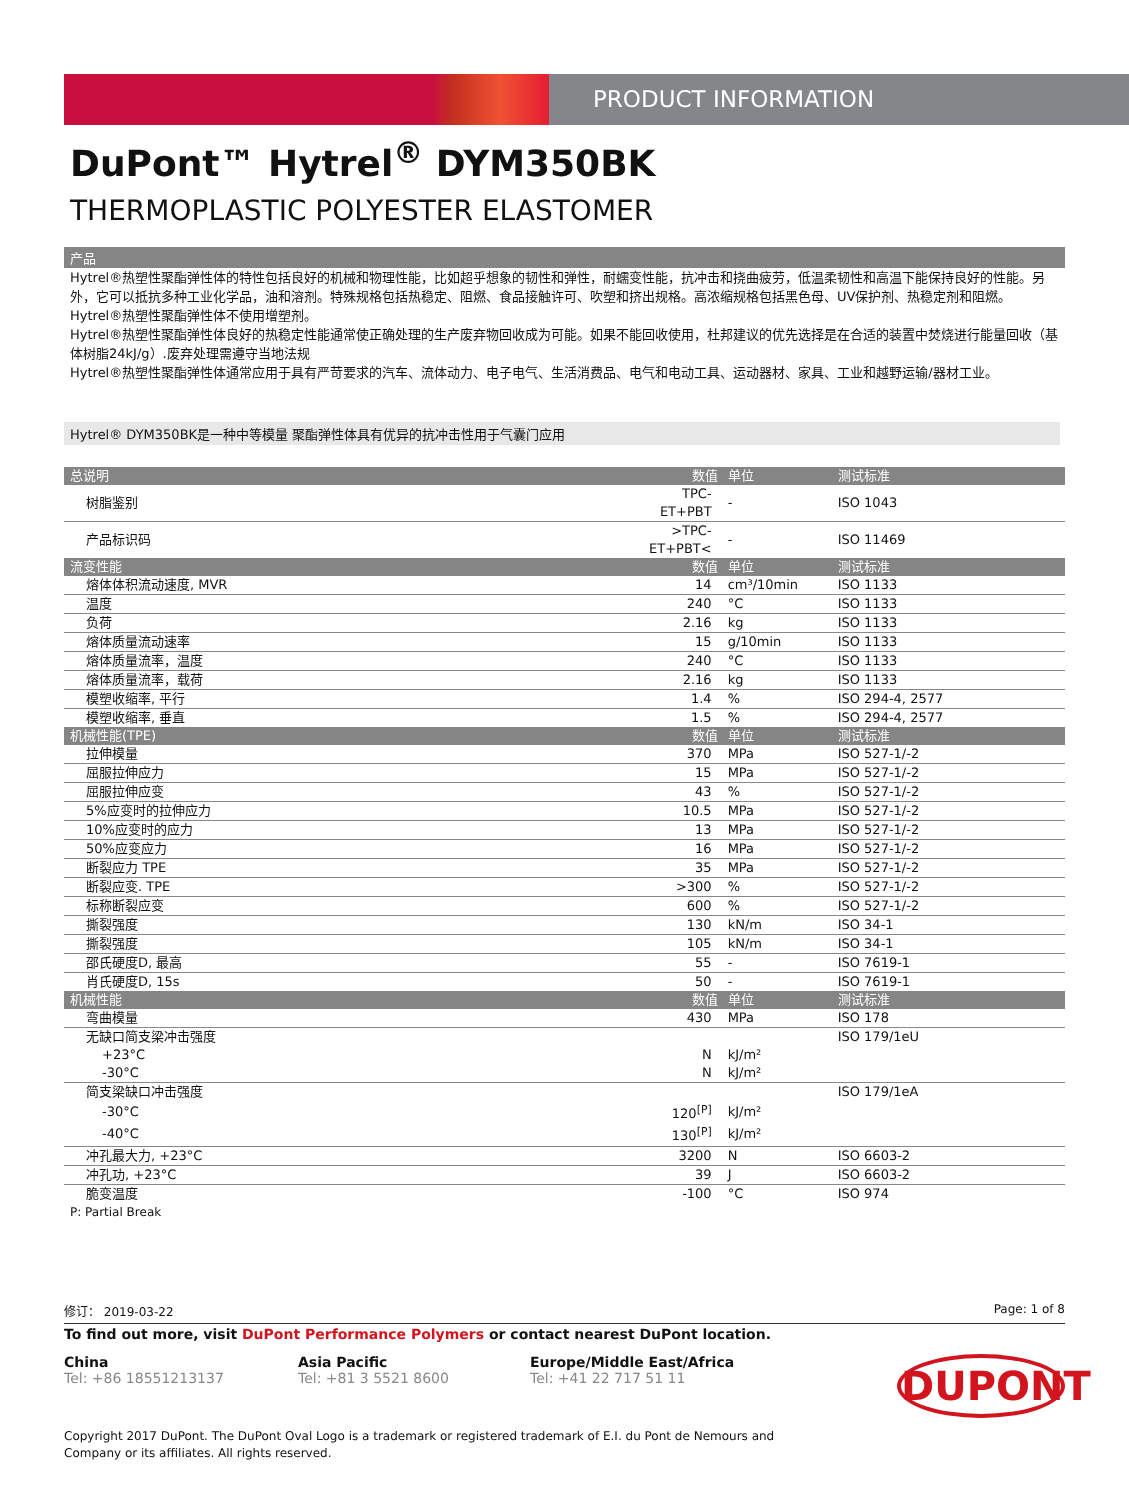PRODUCT INFORMATION
DuPont™ Hytrel<sup>®</sup> DYM350BK
THERMOPLASTIC POLYESTER ELASTOMER
产品
Hytrel®热塑性聚酯弹性体的特性包括良好的机械和物理性能，比如超乎想象的韧性和弹性，耐蠕变性能，抗冲击和挠曲疲劳，低温柔韧性和高温下能保持良好的性能。另外，它可以抵抗多种工业化学品，油和溶剂。特殊规格包括热稳定、阻燃、食品接触许可、吹塑和挤出规格。高浓缩规格包括黑色母、UV保护剂、热稳定剂和阻燃。
Hytrel®热塑性聚酯弹性体不使用增塑剂。
Hytrel®热塑性聚酯弹性体良好的热稳定性能通常使正确处理的生产废弃物回收成为可能。如果不能回收使用，杜邦建议的优先选择是在合适的装置中焚烧进行能量回收（基体树脂24kJ/g）.废弃处理需遵守当地法规
Hytrel®热塑性聚酯弹性体通常应用于具有严苛要求的汽车、流体动力、电子电气、生活消费品、电气和电动工具、运动器材、家具、工业和越野运输/器材工业。
Hytrel® DYM350BK是一种中等模量 聚酯弹性体具有优异的抗冲击性用于气囊门应用
| 总说明 | 数值 | 单位 | 测试标准 |
| --- | --- | --- | --- |
| 树脂鉴别 | TPC-ET+PBT | - | ISO 1043 |
| 产品标识码 | >TPC-ET+PBT< | - | ISO 11469 |
| 流变性能 | 数值 | 单位 | 测试标准 |
| 熔体体积流动速度, MVR | 14 | cm³/10min | ISO 1133 |
| 温度 | 240 | °C | ISO 1133 |
| 负荷 | 2.16 | kg | ISO 1133 |
| 熔体质量流动速率 | 15 | g/10min | ISO 1133 |
| 熔体质量流率，温度 | 240 | °C | ISO 1133 |
| 熔体质量流率，载荷 | 2.16 | kg | ISO 1133 |
| 模塑收缩率, 平行 | 1.4 | % | ISO 294-4, 2577 |
| 模塑收缩率, 垂直 | 1.5 | % | ISO 294-4, 2577 |
| 机械性能(TPE) | 数值 | 单位 | 测试标准 |
| 拉伸模量 | 370 | MPa | ISO 527-1/-2 |
| 屈服拉伸应力 | 15 | MPa | ISO 527-1/-2 |
| 屈服拉伸应变 | 43 | % | ISO 527-1/-2 |
| 5%应变时的拉伸应力 | 10.5 | MPa | ISO 527-1/-2 |
| 10%应变时的应力 | 13 | MPa | ISO 527-1/-2 |
| 50%应变应力 | 16 | MPa | ISO 527-1/-2 |
| 断裂应力 TPE | 35 | MPa | ISO 527-1/-2 |
| 断裂应变. TPE | >300 | % | ISO 527-1/-2 |
| 标称断裂应变 | 600 | % | ISO 527-1/-2 |
| 撕裂强度 | 130 | kN/m | ISO 34-1 |
| 撕裂强度 | 105 | kN/m | ISO 34-1 |
| 邵氏硬度D, 最高 | 55 | - | ISO 7619-1 |
| 肖氏硬度D, 15s | 50 | - | ISO 7619-1 |
| 机械性能 | 数值 | 单位 | 测试标准 |
| 弯曲模量 | 430 | MPa | ISO 178 |
| 无缺口简支梁冲击强度 | | | ISO 179/1eU |
| +23°C | N | kJ/m² | |
| -30°C | N | kJ/m² | |
| 简支梁缺口冲击强度 | | | ISO 179/1eA |
| -30°C | 120<sup>[P]</sup> | kJ/m² | |
| -40°C | 130<sup>[P]</sup> | kJ/m² | |
| 冲孔最大力, +23°C | 3200 | N | ISO 6603-2 |
| 冲孔功, +23°C | 39 | J | ISO 6603-2 |
| 脆变温度 | -100 | °C | ISO 974 |
P: Partial Break
修订： 2019-03-22 Page: 1 of 8
To find out more, visit DuPont Performance Polymers or contact nearest DuPont location.
China
Tel: +86 18551213137
Asia Pacific
Tel: +81 3 5521 8600
Europe/Middle East/Africa
Tel: +41 22 717 51 11
DUPONT
Copyright 2017 DuPont. The DuPont Oval Logo is a trademark or registered trademark of E.I. du Pont de Nemours and Company or its affiliates. All rights reserved.